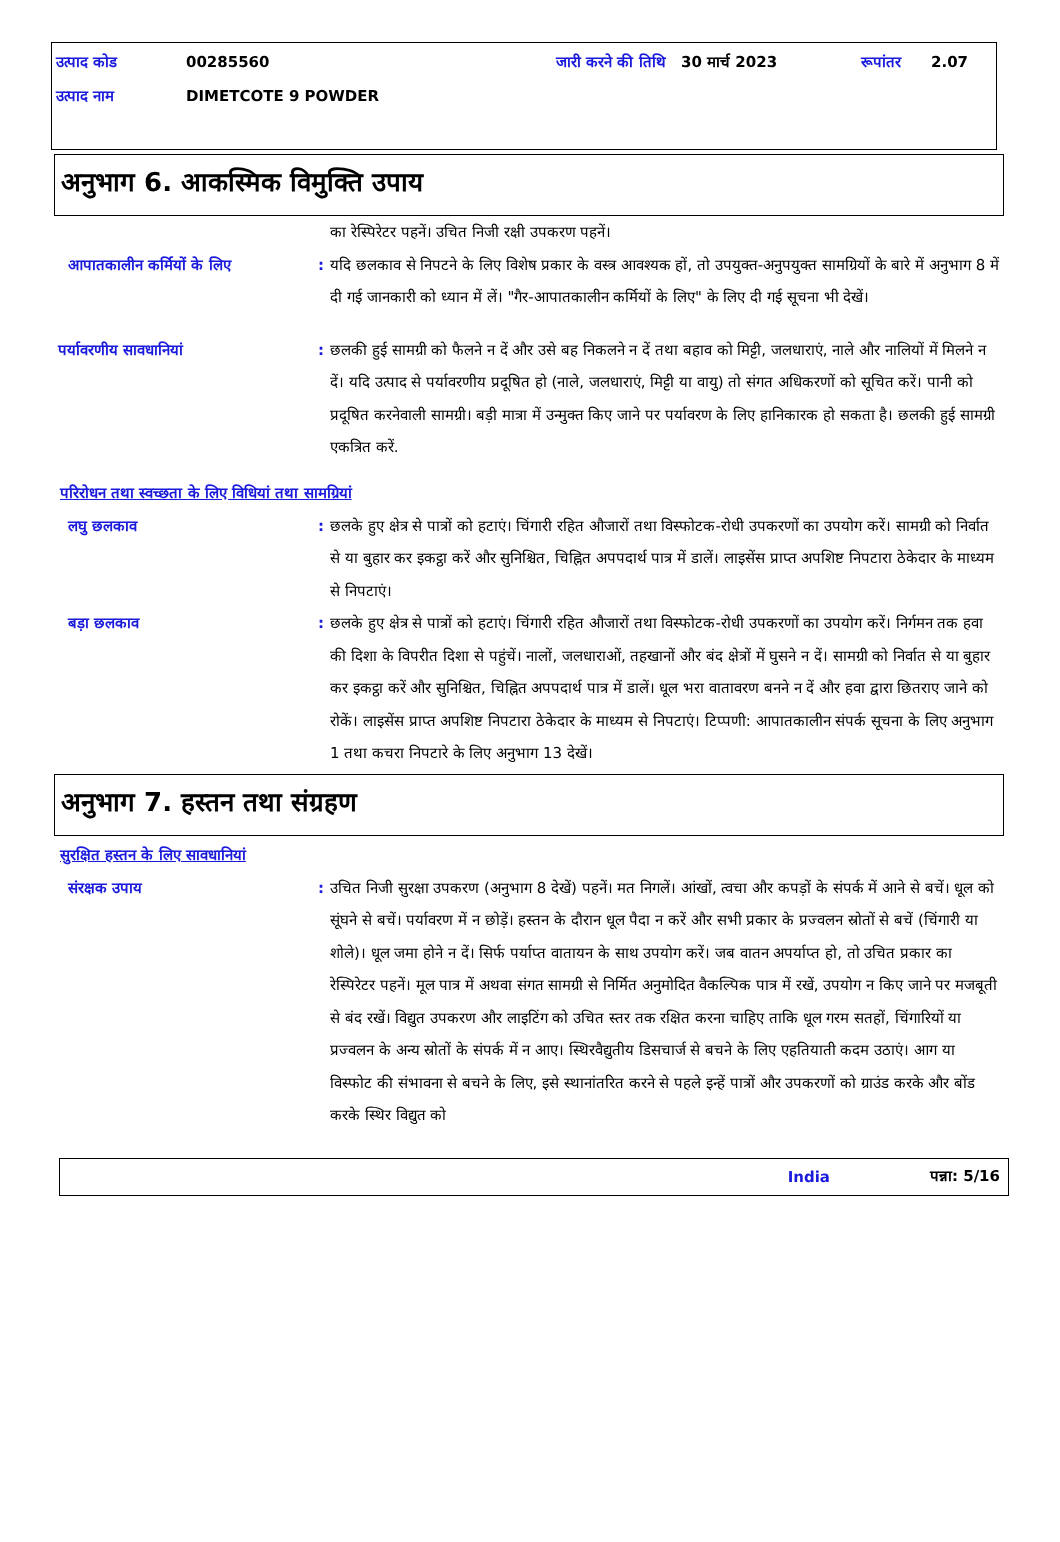उत्पाद कोड 00285560 जारी करने की तिथि 30 मार्च 2023 रूपांतर 2.07
उत्पाद नाम DIMETCOTE 9 POWDER
अनुभाग 6. आकस्मिक विमुक्ति उपाय
का रेस्पिरेटर पहनें। उचित निजी रक्षी उपकरण पहनें।
आपातकालीन कर्मियों के लिए : यदि छलकाव से निपटने के लिए विशेष प्रकार के वस्त्र आवश्यक हों, तो उपयुक्त-अनुपयुक्त सामग्रियों के बारे में अनुभाग 8 में दी गई जानकारी को ध्यान में लें। "गैर-आपातकालीन कर्मियों के लिए" के लिए दी गई सूचना भी देखें।
पर्यावरणीय सावधानियां : छलकी हुई सामग्री को फैलने न दें और उसे बह निकलने न दें तथा बहाव को मिट्टी, जलधाराएं, नाले और नालियों में मिलने न दें। यदि उत्पाद से पर्यावरणीय प्रदूषित हो (नाले, जलधाराएं, मिट्टी या वायु) तो संगत अधिकरणों को सूचित करें। पानी को प्रदूषित करनेवाली सामग्री। बड़ी मात्रा में उन्मुक्त किए जाने पर पर्यावरण के लिए हानिकारक हो सकता है। छलकी हुई सामग्री एकत्रित करें.
परिरोधन तथा स्वच्छता के लिए विधियां तथा सामग्रियां
लघु छलकाव : छलके हुए क्षेत्र से पात्रों को हटाएं। चिंगारी रहित औजारों तथा विस्फोटक-रोधी उपकरणों का उपयोग करें। सामग्री को निर्वात से या बुहार कर इकट्ठा करें और सुनिश्चित, चिह्नित अपपदार्थ पात्र में डालें। लाइसेंस प्राप्त अपशिष्ट निपटारा ठेकेदार के माध्यम से निपटाएं।
बड़ा छलकाव : छलके हुए क्षेत्र से पात्रों को हटाएं। चिंगारी रहित औजारों तथा विस्फोटक-रोधी उपकरणों का उपयोग करें। निर्गमन तक हवा की दिशा के विपरीत दिशा से पहुंचें। नालों, जलधाराओं, तहखानों और बंद क्षेत्रों में घुसने न दें। सामग्री को निर्वात से या बुहार कर इकट्ठा करें और सुनिश्चित, चिह्नित अपपदार्थ पात्र में डालें। धूल भरा वातावरण बनने न दें और हवा द्वारा छितराए जाने को रोकें। लाइसेंस प्राप्त अपशिष्ट निपटारा ठेकेदार के माध्यम से निपटाएं। टिप्पणी: आपातकालीन संपर्क सूचना के लिए अनुभाग 1 तथा कचरा निपटारे के लिए अनुभाग 13 देखें।
अनुभाग 7. हस्तन तथा संग्रहण
सुरक्षित हस्तन के लिए सावधानियां
संरक्षक उपाय : उचित निजी सुरक्षा उपकरण (अनुभाग 8 देखें) पहनें। मत निगलें। आंखों, त्वचा और कपड़ों के संपर्क में आने से बचें। धूल को सूंघने से बचें। पर्यावरण में न छोड़ें। हस्तन के दौरान धूल पैदा न करें और सभी प्रकार के प्रज्वलन स्रोतों से बचें (चिंगारी या शोले)। धूल जमा होने न दें। सिर्फ पर्याप्त वातायन के साथ उपयोग करें। जब वातन अपर्याप्त हो, तो उचित प्रकार का रेस्पिरेटर पहनें। मूल पात्र में अथवा संगत सामग्री से निर्मित अनुमोदित वैकल्पिक पात्र में रखें, उपयोग न किए जाने पर मजबूती से बंद रखें। विद्युत उपकरण और लाइटिंग को उचित स्तर तक रक्षित करना चाहिए ताकि धूल गरम सतहों, चिंगारियों या प्रज्वलन के अन्य स्रोतों के संपर्क में न आए। स्थिरवैद्युतीय डिसचार्ज से बचने के लिए एहतियाती कदम उठाएं। आग या विस्फोट की संभावना से बचने के लिए, इसे स्थानांतरित करने से पहले इन्हें पात्रों और उपकरणों को ग्राउंड करके और बोंड करके स्थिर विद्युत को
India पन्ना: 5/16